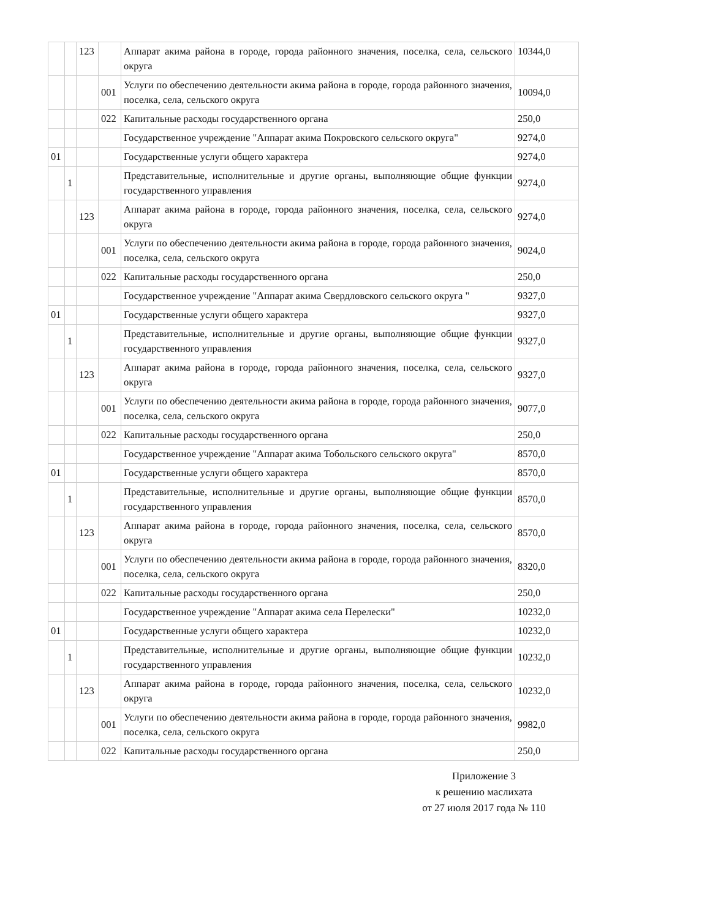| | | 123 | | Аппарат акима района в городе, города районного значения, поселка, села, сельского округа | 10344,0 |
| | | | 001 | Услуги по обеспечению деятельности акима района в городе, города районного значения, поселка, села, сельского округа | 10094,0 |
| | | | 022 | Капитальные расходы государственного органа | 250,0 |
| | | | | Государственное учреждение "Аппарат акима Покровского сельского округа" | 9274,0 |
| 01 | | | | Государственные услуги общего характера | 9274,0 |
| | 1 | | | Представительные, исполнительные и другие органы, выполняющие общие функции государственного управления | 9274,0 |
| | | 123 | | Аппарат акима района в городе, города районного значения, поселка, села, сельского округа | 9274,0 |
| | | | 001 | Услуги по обеспечению деятельности акима района в городе, города районного значения, поселка, села, сельского округа | 9024,0 |
| | | | 022 | Капитальные расходы государственного органа | 250,0 |
| | | | | Государственное учреждение "Аппарат акима Свердловского сельского округа " | 9327,0 |
| 01 | | | | Государственные услуги общего характера | 9327,0 |
| | 1 | | | Представительные, исполнительные и другие органы, выполняющие общие функции государственного управления | 9327,0 |
| | | 123 | | Аппарат акима района в городе, города районного значения, поселка, села, сельского округа | 9327,0 |
| | | | 001 | Услуги по обеспечению деятельности акима района в городе, города районного значения, поселка, села, сельского округа | 9077,0 |
| | | | 022 | Капитальные расходы государственного органа | 250,0 |
| | | | | Государственное учреждение "Аппарат акима Тобольского сельского округа" | 8570,0 |
| 01 | | | | Государственные услуги общего характера | 8570,0 |
| | 1 | | | Представительные, исполнительные и другие органы, выполняющие общие функции государственного управления | 8570,0 |
| | | 123 | | Аппарат акима района в городе, города районного значения, поселка, села, сельского округа | 8570,0 |
| | | | 001 | Услуги по обеспечению деятельности акима района в городе, города районного значения, поселка, села, сельского округа | 8320,0 |
| | | | 022 | Капитальные расходы государственного органа | 250,0 |
| | | | | Государственное учреждение "Аппарат акима села Перелески" | 10232,0 |
| 01 | | | | Государственные услуги общего характера | 10232,0 |
| | 1 | | | Представительные, исполнительные и другие органы, выполняющие общие функции государственного управления | 10232,0 |
| | | 123 | | Аппарат акима района в городе, города районного значения, поселка, села, сельского округа | 10232,0 |
| | | | 001 | Услуги по обеспечению деятельности акима района в городе, города районного значения, поселка, села, сельского округа | 9982,0 |
| | | | 022 | Капитальные расходы государственного органа | 250,0 |
Приложение 3
к решению маслихата
от 27 июля 2017 года № 110